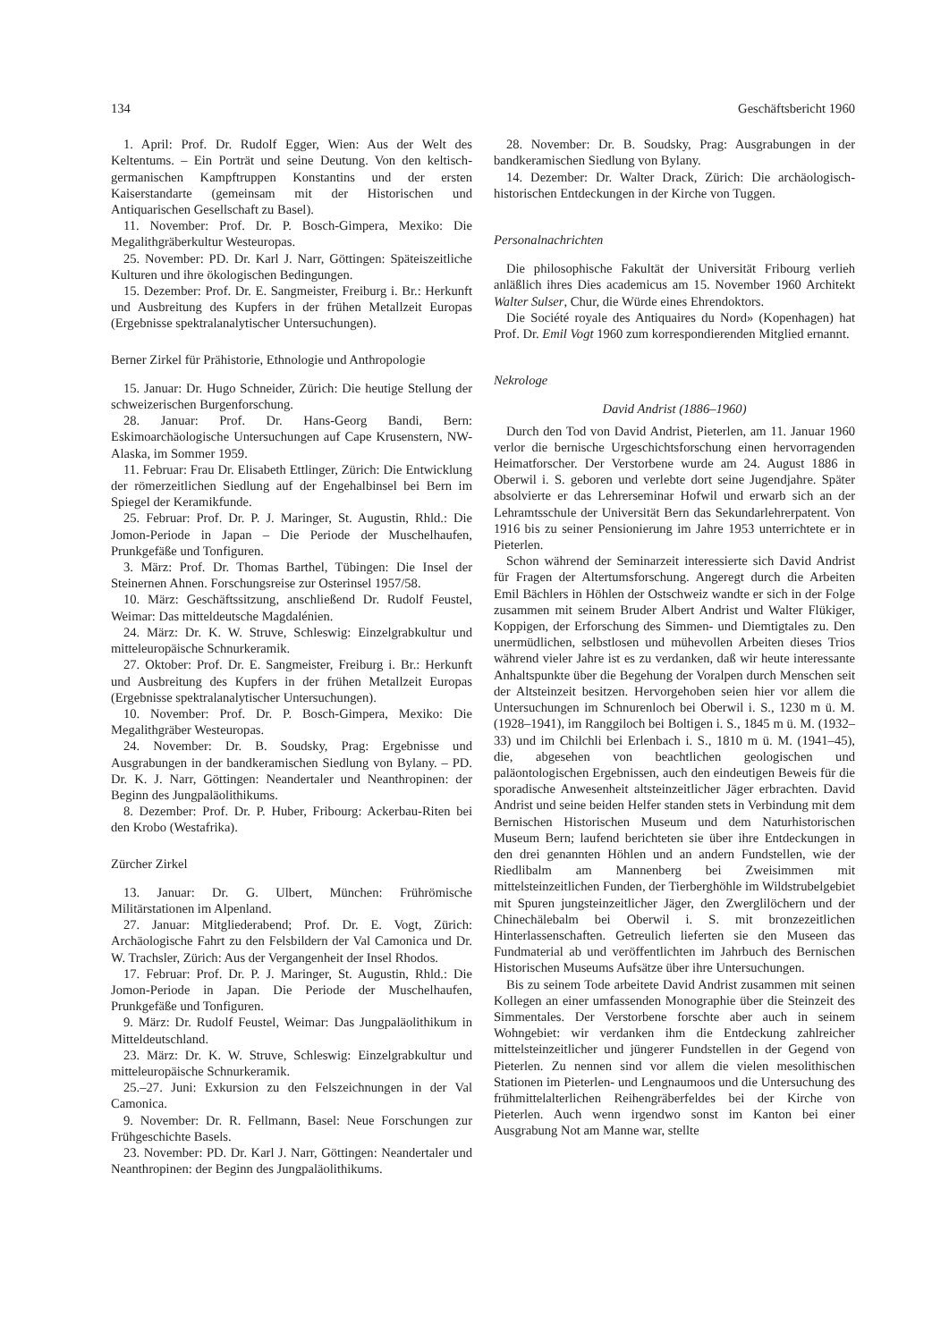134 Geschäftsbericht 1960
1. April: Prof. Dr. Rudolf Egger, Wien: Aus der Welt des Keltentums. – Ein Porträt und seine Deutung. Von den keltisch-germanischen Kampftruppen Konstantins und der ersten Kaiserstandarte (gemeinsam mit der Historischen und Antiquarischen Gesellschaft zu Basel).
11. November: Prof. Dr. P. Bosch-Gimpera, Mexiko: Die Megalithgräberkultur Westeuropas.
25. November: PD. Dr. Karl J. Narr, Göttingen: Späteiszeitliche Kulturen und ihre ökologischen Bedingungen.
15. Dezember: Prof. Dr. E. Sangmeister, Freiburg i. Br.: Herkunft und Ausbreitung des Kupfers in der frühen Metallzeit Europas (Ergebnisse spektralanalytischer Untersuchungen).
Berner Zirkel für Prähistorie, Ethnologie und Anthropologie
15. Januar: Dr. Hugo Schneider, Zürich: Die heutige Stellung der schweizerischen Burgenforschung.
28. Januar: Prof. Dr. Hans-Georg Bandi, Bern: Eskimoarchäologische Untersuchungen auf Cape Krusenstern, NW-Alaska, im Sommer 1959.
11. Februar: Frau Dr. Elisabeth Ettlinger, Zürich: Die Entwicklung der römerzeitlichen Siedlung auf der Engehalbinsel bei Bern im Spiegel der Keramikfunde.
25. Februar: Prof. Dr. P. J. Maringer, St. Augustin, Rhld.: Die Jomon-Periode in Japan – Die Periode der Muschelhaufen, Prunkgefäße und Tonfiguren.
3. März: Prof. Dr. Thomas Barthel, Tübingen: Die Insel der Steinernen Ahnen. Forschungsreise zur Osterinsel 1957/58.
10. März: Geschäftssitzung, anschließend Dr. Rudolf Feustel, Weimar: Das mitteldeutsche Magdalénien.
24. März: Dr. K. W. Struve, Schleswig: Einzelgrabkultur und mitteleuropäische Schnurkeramik.
27. Oktober: Prof. Dr. E. Sangmeister, Freiburg i. Br.: Herkunft und Ausbreitung des Kupfers in der frühen Metallzeit Europas (Ergebnisse spektralanalytischer Untersuchungen).
10. November: Prof. Dr. P. Bosch-Gimpera, Mexiko: Die Megalithgräber Westeuropas.
24. November: Dr. B. Soudsky, Prag: Ergebnisse und Ausgrabungen in der bandkeramischen Siedlung von Bylany. – PD. Dr. K. J. Narr, Göttingen: Neandertaler und Neanthropinen: der Beginn des Jungpaläolithikums.
8. Dezember: Prof. Dr. P. Huber, Fribourg: Ackerbau-Riten bei den Krobo (Westafrika).
Zürcher Zirkel
13. Januar: Dr. G. Ulbert, München: Frührömische Militärstationen im Alpenland.
27. Januar: Mitgliederabend; Prof. Dr. E. Vogt, Zürich: Archäologische Fahrt zu den Felsbildern der Val Camonica und Dr. W. Trachsler, Zürich: Aus der Vergangenheit der Insel Rhodos.
17. Februar: Prof. Dr. P. J. Maringer, St. Augustin, Rhld.: Die Jomon-Periode in Japan. Die Periode der Muschelhaufen, Prunkgefäße und Tonfiguren.
9. März: Dr. Rudolf Feustel, Weimar: Das Jungpaläolithikum in Mitteldeutschland.
23. März: Dr. K. W. Struve, Schleswig: Einzelgrabkultur und mitteleuropäische Schnurkeramik.
25.–27. Juni: Exkursion zu den Felszeichnungen in der Val Camonica.
9. November: Dr. R. Fellmann, Basel: Neue Forschungen zur Frühgeschichte Basels.
23. November: PD. Dr. Karl J. Narr, Göttingen: Neandertaler und Neanthropinen: der Beginn des Jungpaläolithikums.
28. November: Dr. B. Soudsky, Prag: Ausgrabungen in der bandkeramischen Siedlung von Bylany.
14. Dezember: Dr. Walter Drack, Zürich: Die archäologisch-historischen Entdeckungen in der Kirche von Tuggen.
Personalnachrichten
Die philosophische Fakultät der Universität Fribourg verlieh anläßlich ihres Dies academicus am 15. November 1960 Architekt Walter Sulser, Chur, die Würde eines Ehrendoktors.
Die Société royale des Antiquaires du Nord» (Kopenhagen) hat Prof. Dr. Emil Vogt 1960 zum korrespondierenden Mitglied ernannt.
Nekrologe
David Andrist (1886–1960)
Durch den Tod von David Andrist, Pieterlen, am 11. Januar 1960 verlor die bernische Urgeschichtsforschung einen hervorragenden Heimatforscher. Der Verstorbene wurde am 24. August 1886 in Oberwil i. S. geboren und verlebte dort seine Jugendjahre. Später absolvierte er das Lehrerseminar Hofwil und erwarb sich an der Lehramtsschule der Universität Bern das Sekundarlehrerpatent. Von 1916 bis zu seiner Pensionierung im Jahre 1953 unterrichtete er in Pieterlen.
Schon während der Seminarzeit interessierte sich David Andrist für Fragen der Altertumsforschung. Angeregt durch die Arbeiten Emil Bächlers in Höhlen der Ostschweiz wandte er sich in der Folge zusammen mit seinem Bruder Albert Andrist und Walter Flükiger, Koppigen, der Erforschung des Simmen- und Diemtigtales zu. Den unermüdlichen, selbstlosen und mühevollen Arbeiten dieses Trios während vieler Jahre ist es zu verdanken, daß wir heute interessante Anhaltspunkte über die Begehung der Voralpen durch Menschen seit der Altsteinzeit besitzen. Hervorgehoben seien hier vor allem die Untersuchungen im Schnurenloch bei Oberwil i. S., 1230 m ü. M. (1928–1941), im Ranggiloch bei Boltigen i. S., 1845 m ü. M. (1932–33) und im Chilchli bei Erlenbach i. S., 1810 m ü. M. (1941–45), die, abgesehen von beachtlichen geologischen und paläontologischen Ergebnissen, auch den eindeutigen Beweis für die sporadische Anwesenheit altsteinzeitlicher Jäger erbrachten. David Andrist und seine beiden Helfer standen stets in Verbindung mit dem Bernischen Historischen Museum und dem Naturhistorischen Museum Bern; laufend berichteten sie über ihre Entdeckungen in den drei genannten Höhlen und an andern Fundstellen, wie der Riedlibalm am Mannenberg bei Zweisimmen mit mittelsteinzeitlichen Funden, der Tierberghöhle im Wildstrubelgebiet mit Spuren jungsteinzeitlicher Jäger, den Zwerglilöchern und der Chinechälebalm bei Oberwil i. S. mit bronzezeitlichen Hinterlassenschaften. Getreulich lieferten sie den Museen das Fundmaterial ab und veröffentlichten im Jahrbuch des Bernischen Historischen Museums Aufsätze über ihre Untersuchungen.
Bis zu seinem Tode arbeitete David Andrist zusammen mit seinen Kollegen an einer umfassenden Monographie über die Steinzeit des Simmentales. Der Verstorbene forschte aber auch in seinem Wohngebiet: wir verdanken ihm die Entdeckung zahlreicher mittelsteinzeitlicher und jüngerer Fundstellen in der Gegend von Pieterlen. Zu nennen sind vor allem die vielen mesolithischen Stationen im Pieterlen- und Lengnaumoos und die Untersuchung des frühmittelalterlichen Reihengräberfeldes bei der Kirche von Pieterlen. Auch wenn irgendwo sonst im Kanton bei einer Ausgrabung Not am Manne war, stellte